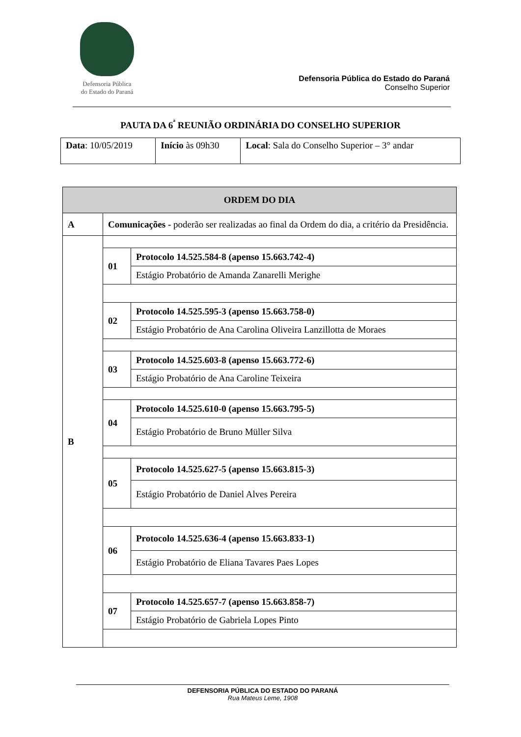Defensoria Pública
do Estado do Paraná
Defensoria Pública do Estado do Paraná
Conselho Superior
PAUTA DA 6<sup>ª</sup> REUNIÃO ORDINÁRIA DO CONSELHO SUPERIOR
| Data : 10/05/2019 | Início às 09h30 | Local : Sala do Conselho Superior – 3° andar |
| ORDEM DO DIA | |
| --- | --- |
| A | Comunicações - poderão ser realizadas ao final da Ordem do dia, a critério da Presidência. |
| B | / 01 / Protocolo 14.525.584-8 (apenso 15.663.742-4) / / / Estágio Probatório de Amanda Zanarelli Merighe / / 02 / Protocolo 14.525.595-3 (apenso 15.663.758-0) / / / Estágio Probatório de Ana Carolina Oliveira Lanzillotta de Moraes / / 03 / Protocolo 14.525.603-8 (apenso 15.663.772-6) / / / Estágio Probatório de Ana Caroline Teixeira / / 04 / Protocolo 14.525.610-0 (apenso 15.663.795-5) / / / Estágio Probatório de Bruno Müller Silva / / 05 / Protocolo 14.525.627-5 (apenso 15.663.815-3) / / / Estágio Probatório de Daniel Alves Pereira / / 06 / Protocolo 14.525.636-4 (apenso 15.663.833-1) / / / Estágio Probatório de Eliana Tavares Paes Lopes / / 07 / Protocolo 14.525.657-7 (apenso 15.663.858-7) / / / Estágio Probatório de Gabriela Lopes Pinto / |
DEFENSORIA PÚBLICA DO ESTADO DO PARANÁ
Rua Mateus Leme, 1908